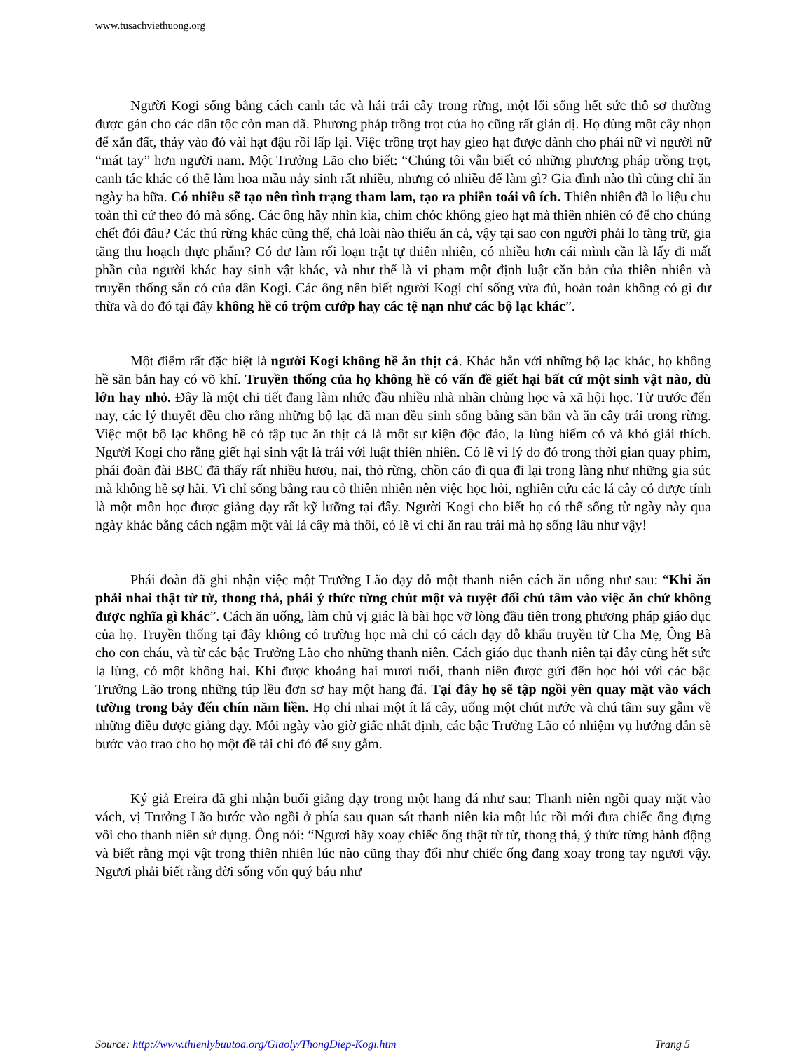www.tusachviethuong.org
Người Kogi sống bằng cách canh tác và hái trái cây trong rừng, một lối sống hết sức thô sơ thường được gán cho các dân tộc còn man dã. Phương pháp trồng trọt của họ cũng rất giản dị. Họ dùng một cây nhọn để xắn đất, thảy vào đó vài hạt đậu rồi lấp lại. Việc trồng trọt hay gieo hạt được dành cho phái nữ vì người nữ “mát tay” hơn người nam. Một Trưởng Lão cho biết: “Chúng tôi vẫn biết có những phương pháp trồng trọt, canh tác khác có thể làm hoa mầu nảy sinh rất nhiều, nhưng có nhiều để làm gì? Gia đình nào thì cũng chỉ ăn ngày ba bữa. Có nhiều sẽ tạo nên tình trạng tham lam, tạo ra phiền toái vô ích. Thiên nhiên đã lo liệu chu toàn thì cứ theo đó mà sống. Các ông hãy nhìn kia, chim chóc không gieo hạt mà thiên nhiên có để cho chúng chết đói đâu? Các thú rừng khác cũng thế, chả loài nào thiếu ăn cả, vậy tại sao con người phải lo tàng trữ, gia tăng thu hoạch thực phẩm? Có dư làm rối loạn trật tự thiên nhiên, có nhiều hơn cái mình cần là lấy đi mất phần của người khác hay sinh vật khác, và như thế là vi phạm một định luật căn bản của thiên nhiên và truyền thống sẵn có của dân Kogi. Các ông nên biết người Kogi chỉ sống vừa đủ, hoàn toàn không có gì dư thừa và do đó tại đây không hề có trộm cướp hay các tệ nạn như các bộ lạc khác”.
Một điểm rất đặc biệt là người Kogi không hề ăn thịt cá. Khác hẳn với những bộ lạc khác, họ không hề săn bắn hay có võ khí. Truyền thống của họ không hề có vấn đề giết hại bất cứ một sinh vật nào, dù lớn hay nhỏ. Đây là một chi tiết đang làm nhức đầu nhiều nhà nhân chủng học và xã hội học. Từ trước đến nay, các lý thuyết đều cho rằng những bộ lạc dã man đều sinh sống bằng săn bắn và ăn cây trái trong rừng. Việc một bộ lạc không hề có tập tục ăn thịt cá là một sự kiện độc đáo, lạ lùng hiếm có và khó giải thích. Người Kogi cho rằng giết hại sinh vật là trái với luật thiên nhiên. Có lẽ vì lý do đó trong thời gian quay phim, phái đoàn đài BBC đã thấy rất nhiều hươu, nai, thỏ rừng, chồn cáo đi qua đi lại trong làng như những gia súc mà không hề sợ hãi. Vì chỉ sống bằng rau cỏ thiên nhiên nên việc học hỏi, nghiên cứu các lá cây có dược tính là một môn học được giảng dạy rất kỹ lưỡng tại đây. Người Kogi cho biết họ có thể sống từ ngày này qua ngày khác bằng cách ngậm một vài lá cây mà thôi, có lẽ vì chỉ ăn rau trái mà họ sống lâu như vậy!
Phái đoàn đã ghi nhận việc một Trưởng Lão dạy dỗ một thanh niên cách ăn uống như sau: “Khi ăn phải nhai thật từ từ, thong thả, phải ý thức từng chút một và tuyệt đối chú tâm vào việc ăn chứ không được nghĩa gì khác”. Cách ăn uống, làm chủ vị giác là bài học vỡ lòng đầu tiên trong phương pháp giáo dục của họ. Truyền thống tại đây không có trường học mà chỉ có cách dạy dỗ khẩu truyền từ Cha Mẹ, Ông Bà cho con cháu, và từ các bậc Trưởng Lão cho những thanh niên. Cách giáo dục thanh niên tại đây cũng hết sức lạ lùng, có một không hai. Khi được khoảng hai mươi tuổi, thanh niên được gửi đến học hỏi với các bậc Trưởng Lão trong những túp lều đơn sơ hay một hang đá. Tại đây họ sẽ tập ngồi yên quay mặt vào vách tường trong bảy đến chín năm liền. Họ chỉ nhai một ít lá cây, uống một chút nước và chú tâm suy gẫm về những điều được giảng dạy. Mỗi ngày vào giờ giấc nhất định, các bậc Trưởng Lão có nhiệm vụ hướng dẫn sẽ bước vào trao cho họ một đề tài chi đó để suy gẫm.
Ký giả Ereira đã ghi nhận buổi giảng dạy trong một hang đá như sau: Thanh niên ngồi quay mặt vào vách, vị Trưởng Lão bước vào ngồi ở phía sau quan sát thanh niên kia một lúc rồi mới đưa chiếc ống đựng vôi cho thanh niên sử dụng. Ông nói: “Ngươi hãy xoay chiếc ống thật từ từ, thong thả, ý thức từng hành động và biết rằng mọi vật trong thiên nhiên lúc nào cũng thay đổi như chiếc ống đang xoay trong tay ngươi vậy. Ngươi phải biết rằng đời sống vốn quý báu như
Source: http://www.thienlybuutoa.org/Giaoly/ThongDiep-Kogi.htm Trang 5